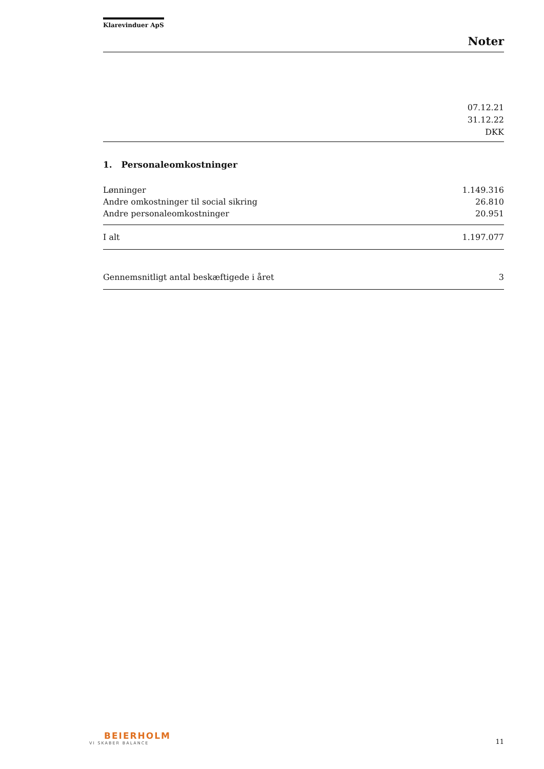Klarevinduer ApS
Noter
| | 07.12.21 31.12.22 DKK |
1. Personaleomkostninger
| Lønninger | 1.149.316 |
| Andre omkostninger til social sikring | 26.810 |
| Andre personaleomkostninger | 20.951 |
| I alt | 1.197.077 |
| Gennemsnitligt antal beskæftigede i året | 3 |
BEIERHOLM
VI SKABER BALANCE
11